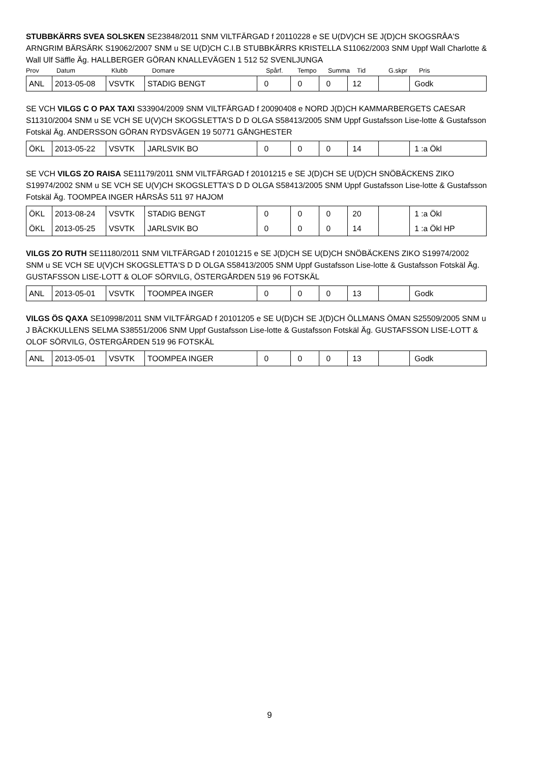STUBBKÄRRS SVEA SOLSKEN SE23848/2011 SNM VILTFÄRGAD f 20110228 e SE U(DV)CH SE J(D)CH SKOGSRÅA'S ARNGRIM BÄRSÄRK S19062/2007 SNM u SE U(D)CH C.I.B STUBBKÄRRS KRISTELLA S11062/2003 SNM Uppf Wall Charlotte & Wall Ulf Säffle Äg. HALLBERGER GÖRAN KNALLEVÄGEN 1 512 52 SVENLJUNGA
| Prov | Datum | Klubb | Domare | Spårf. | Tempo | Summa | Tid | G.skpr | Pris |
| ANL | 2013-05-08 | VSVTK | STADIG BENGT | 0 | 0 | 0 | 12 | | Godk |
SE VCH VILGS C O PAX TAXI S33904/2009 SNM VILTFÄRGAD f 20090408 e NORD J(D)CH KAMMARBERGETS CAESAR S11310/2004 SNM u SE VCH SE U(V)CH SKOGSLETTA'S D D OLGA S58413/2005 SNM Uppf Gustafsson Lise-lotte & Gustafsson Fotskäl Äg. ANDERSSON GÖRAN RYDSVÄGEN 19 50771 GÅNGHESTER
| ÖKL | 2013-05-22 | VSVTK | JARLSVIK BO | 0 | 0 | 0 | 14 | | 1 :a Ökl |
SE VCH VILGS ZO RAISA SE11179/2011 SNM VILTFÄRGAD f 20101215 e SE J(D)CH SE U(D)CH SNÖBÄCKENS ZIKO S19974/2002 SNM u SE VCH SE U(V)CH SKOGSLETTA'S D D OLGA S58413/2005 SNM Uppf Gustafsson Lise-lotte & Gustafsson Fotskäl Äg. TOOMPEA INGER HÅRSÅS 511 97 HAJOM
| ÖKL | 2013-08-24 | VSVTK | STADIG BENGT | 0 | 0 | 0 | 20 | | 1 :a Ökl |
| ÖKL | 2013-05-25 | VSVTK | JARLSVIK BO | 0 | 0 | 0 | 14 | | 1 :a Ökl HP |
VILGS ZO RUTH SE11180/2011 SNM VILTFÄRGAD f 20101215 e SE J(D)CH SE U(D)CH SNÖBÄCKENS ZIKO S19974/2002 SNM u SE VCH SE U(V)CH SKOGSLETTA'S D D OLGA S58413/2005 SNM Uppf Gustafsson Lise-lotte & Gustafsson Fotskäl Äg. GUSTAFSSON LISE-LOTT & OLOF SÖRVILG, ÖSTERGÅRDEN 519 96 FOTSKÄL
| ANL | 2013-05-01 | VSVTK | TOOMPEA INGER | 0 | 0 | 0 | 13 | | Godk |
VILGS ÖS QAXA SE10998/2011 SNM VILTFÄRGAD f 20101205 e SE U(D)CH SE J(D)CH ÖLLMANS ÖMAN S25509/2005 SNM u J BÄCKKULLENS SELMA S38551/2006 SNM Uppf Gustafsson Lise-lotte & Gustafsson Fotskäl Äg. GUSTAFSSON LISE-LOTT & OLOF SÖRVILG, ÖSTERGÅRDEN 519 96 FOTSKÄL
| ANL | 2013-05-01 | VSVTK | TOOMPEA INGER | 0 | 0 | 0 | 13 | | Godk |
9